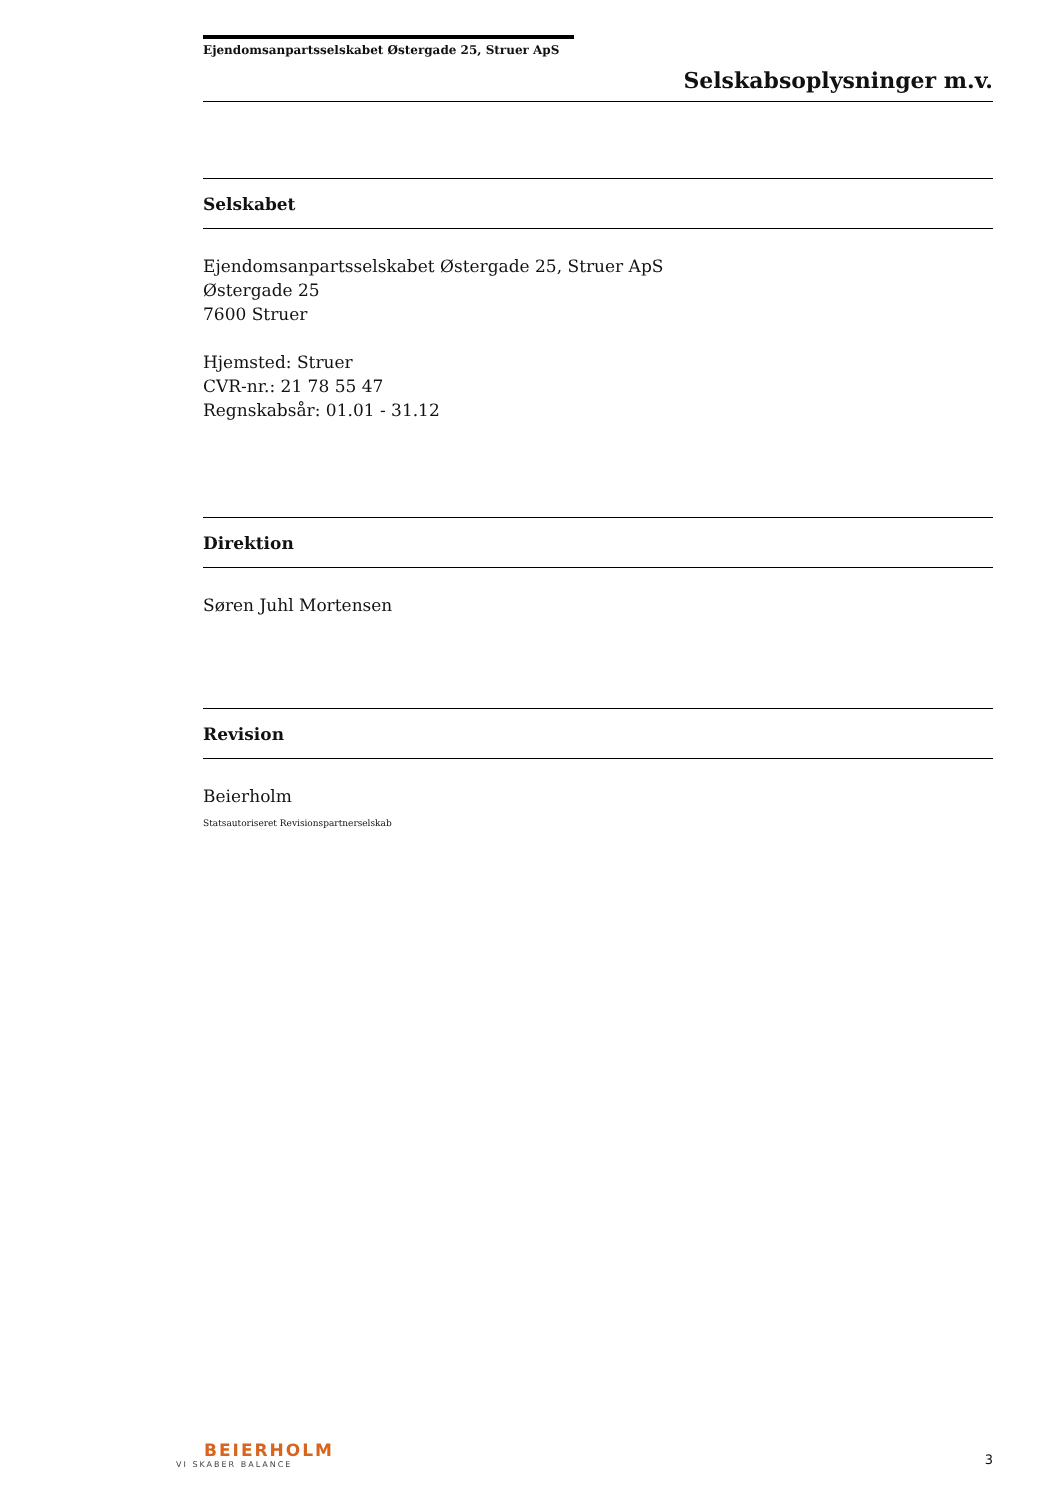Ejendomsanpartsselskabet Østergade 25, Struer ApS
Selskabsoplysninger m.v.
Selskabet
Ejendomsanpartsselskabet Østergade 25, Struer ApS
Østergade 25
7600 Struer
Hjemsted: Struer
CVR-nr.: 21 78 55 47
Regnskabsår: 01.01 - 31.12
Direktion
Søren Juhl Mortensen
Revision
Beierholm
Statsautoriseret Revisionspartnerselskab
BEIERHOLM
VI SKABER BALANCE
3